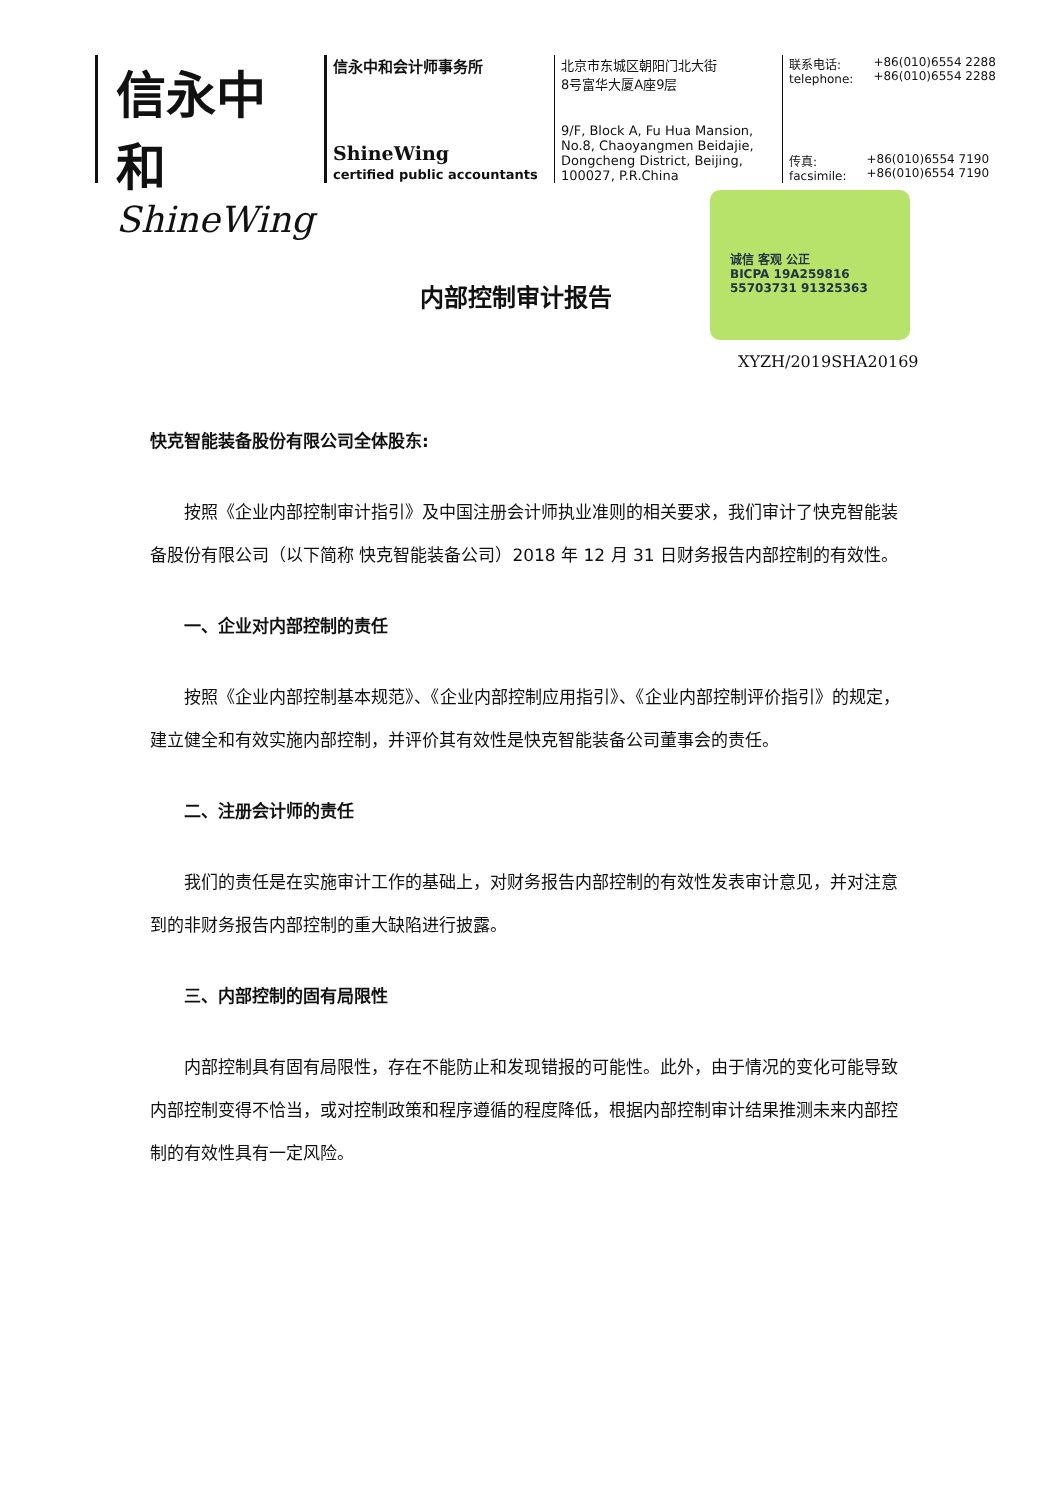信永中和
ShineWing
信永中和会计师事务所
ShineWing
certified public accountants
北京市东城区朝阳门北大街
8号富华大厦A座9层
9/F, Block A, Fu Hua Mansion,
No.8, Chaoyangmen Beidajie,
Dongcheng District, Beijing,
100027, P.R.China
联系电话:
telephone: +86(010)6554 2288
+86(010)6554 2288
传真:
facsimile: +86(010)6554 7190
+86(010)6554 7190
内部控制审计报告
诚信 客观 公正
BICPA 19A259816 55703731 91325363
XYZH/2019SHA20169
快克智能装备股份有限公司全体股东:
按照《企业内部控制审计指引》及中国注册会计师执业准则的相关要求，我们审计了快克智能装备股份有限公司（以下简称 快克智能装备公司）2018 年 12 月 31 日财务报告内部控制的有效性。
一、企业对内部控制的责任
按照《企业内部控制基本规范》、《企业内部控制应用指引》、《企业内部控制评价指引》的规定，建立健全和有效实施内部控制，并评价其有效性是快克智能装备公司董事会的责任。
二、注册会计师的责任
我们的责任是在实施审计工作的基础上，对财务报告内部控制的有效性发表审计意见，并对注意到的非财务报告内部控制的重大缺陷进行披露。
三、内部控制的固有局限性
内部控制具有固有局限性，存在不能防止和发现错报的可能性。此外，由于情况的变化可能导致内部控制变得不恰当，或对控制政策和程序遵循的程度降低，根据内部控制审计结果推测未来内部控制的有效性具有一定风险。